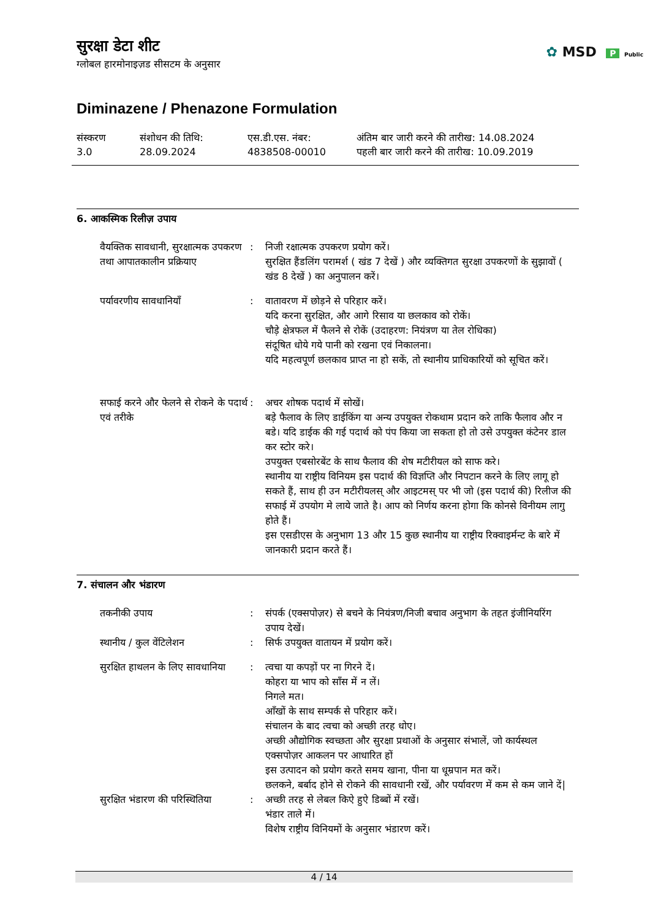✿ MSD P Public
सुरक्षा डेटा शीट
ग्लोबल हारमोनाइज़ड सीसटम के अनुसार
Diminazene / Phenazone Formulation
संस्करण
3.0
संशोधन की तिथि:
28.09.2024
एस.डी.एस. नंबर:
4838508-00010
अंतिम बार जारी करने की तारीख: 14.08.2024
पहली बार जारी करने की तारीख: 10.09.2019
6. आकस्मिक रिलीज़ उपाय
| वैयक्तिक सावधानी, सुरक्षात्मक उपकरण तथा आपातकालीन प्रक्रियाए | : | निजी रक्षात्मक उपकरण प्रयोग करें। सुरक्षित हैंडलिंग परामर्श ( खंड 7 देखें ) और व्यक्तिगत सुरक्षा उपकरणों के सुझावों ( खंड 8 देखें ) का अनुपालन करें। |
| पर्यावरणीय सावधानियाँ | : | वातावरण में छोड़ने से परिहार करें। यदि करना सुरक्षित, और आगे रिसाव या छलकाव को रोकें। चौड़े क्षेत्रफल में फैलने से रोकें (उदाहरण: नियंत्रण या तेल रोधिका) संदूषित धोये गये पानी को रखना एवं निकालना। यदि महत्वपूर्ण छलकाव प्राप्त ना हो सकें, तो स्थानीय प्राधिकारियों को सूचित करें। |
| सफाई करने और फेलने से रोकने के पदार्थ एवं तरीके | : | अचर शोषक पदार्थ में सोखें। बड़े फैलाव के लिए डाईकिंग या अन्य उपयुक्त रोकथाम प्रदान करे ताकि फैलाव और न बडे। यदि डाईक की गई पदार्थ को पंप किया जा सकता हो तो उसे उपयुक्त कंटेनर डाल कर स्टोर करे। उपयुक्त एबसोरबेंट के साथ फैलाव की शेष मटीरीयल को साफ करे। स्थानीय या राष्ट्रीय विनियम इस पदार्थ की विज्ञप्ति और निपटान करने के लिए लागू हो सकते हैं, साथ ही उन मटीरीयलस् और आइटमस् पर भी जो (इस पदार्थ की) रिलीज की सफाई में उपयोग मे लाये जाते है। आप को निर्णय करना होगा कि कोनसे विनीयम लागु होते हैं। इस एसडीएस के अनुभाग 13 और 15 कुछ स्थानीय या राष्ट्रीय रिक्वाइर्मन्ट के बारे में जानकारी प्रदान करते हैं। |
7. संचालन और भंडारण
| तकनीकी उपाय | : | संपर्क (एक्सपोज़र) से बचने के नियंत्रण/निजी बचाव अनुभाग के तहत इंजीनियरिंग उपाय देखें। |
| स्थानीय / कुल वेंटिलेशन | : | सिर्फ उपयुक्त वातायन में प्रयोग करें। |
| सुरक्षित हाथलन के लिए सावधानिया | : | त्वचा या कपड़ों पर ना गिरने दें। कोहरा या भाप को साँस में न लें। निगले मत। आँखों के साथ सम्पर्क से परिहार करें। संचालन के बाद त्वचा को अच्छी तरह धोए। अच्छी औद्योगिक स्वच्छता और सुरक्षा प्रथाओं के अनुसार संभालें, जो कार्यस्थल एक्सपोज़र आकलन पर आधारित हों इस उत्पादन को प्रयोग करते समय खाना, पीना या धूम्रपान मत करें। छलकने, बर्बाद होने से रोकने की सावधानी रखें, और पर्यावरण में कम से कम जाने दें/ |
| सुरक्षित भंडारण की परिस्थितिया | : | अच्छी तरह से लेबल किऐ हुऐ डिब्बों में रखें। भंडार ताले में। विशेष राष्ट्रीय विनियमों के अनुसार भंडारण करें। |
4 / 14